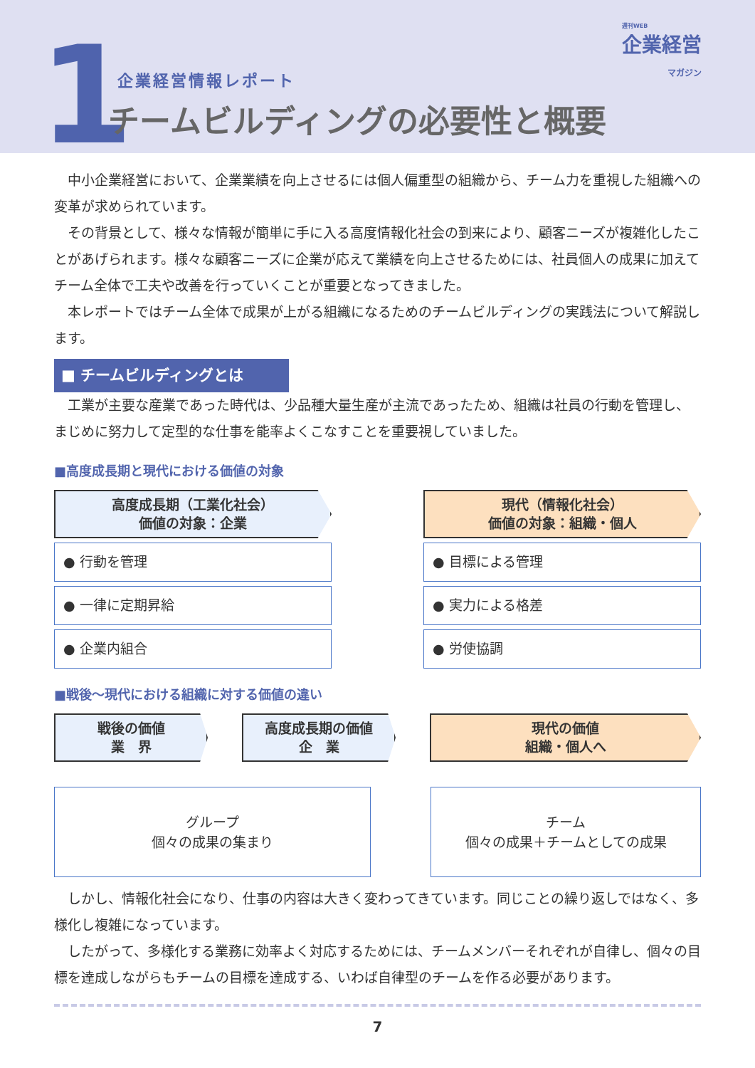1
週刊WEB
企業経営
マガジン
企業経営情報レポート
チームビルディングの必要性と概要
中小企業経営において、企業業績を向上させるには個人偏重型の組織から、チーム力を重視した組織への変革が求められています。
その背景として、様々な情報が簡単に手に入る高度情報化社会の到来により、顧客ニーズが複雑化したことがあげられます。様々な顧客ニーズに企業が応えて業績を向上させるためには、社員個人の成果に加えてチーム全体で工夫や改善を行っていくことが重要となってきました。
本レポートではチーム全体で成果が上がる組織になるためのチームビルディングの実践法について解説します。
■ チームビルディングとは
工業が主要な産業であった時代は、少品種大量生産が主流であったため、組織は社員の行動を管理し、まじめに努力して定型的な仕事を能率よくこなすことを重要視していました。
■高度成長期と現代における価値の対象
高度成長期（工業化社会）
価値の対象：企業
● 行動を管理
● 一律に定期昇給
● 企業内組合
現代（情報化社会）
価値の対象：組織・個人
● 目標による管理
● 実力による格差
● 労使協調
■戦後～現代における組織に対する価値の違い
戦後の価値
業　界
高度成長期の価値
企　業
現代の価値
組織・個人へ
グループ
個々の成果の集まり
チーム
個々の成果＋チームとしての成果
しかし、情報化社会になり、仕事の内容は大きく変わってきています。同じことの繰り返しではなく、多様化し複雑になっています。
したがって、多様化する業務に効率よく対応するためには、チームメンバーそれぞれが自律し、個々の目標を達成しながらもチームの目標を達成する、いわば自律型のチームを作る必要があります。
7